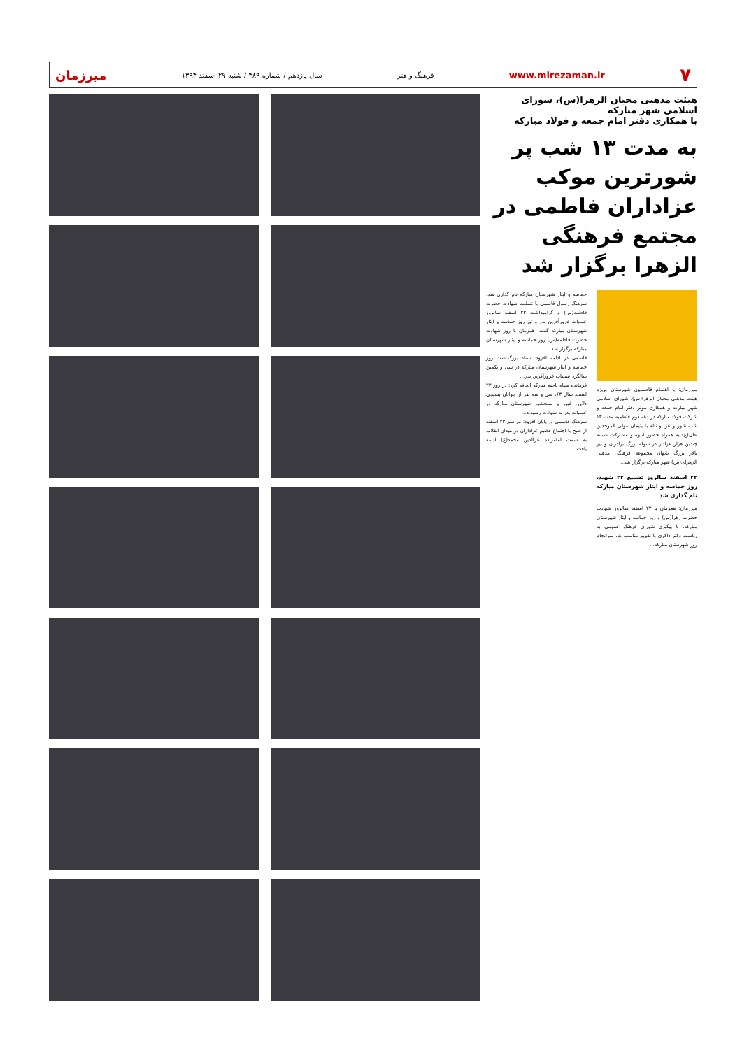۷ www.mirezaman.ir فرهنگ و هنر سال یازدهم / شماره ۴۸۹ / شنبه ۲۹ اسفند ۱۳۹۴ میرزمان
هیئت مذهبی محبان الزهرا(س)، شورای اسلامی شهر مبارکه
با همکاری دفتر امام جمعه و فولاد مبارکه
به مدت ۱۳ شب پر شورترین موکب عزاداران فاطمی در مجتمع فرهنگی الزهرا برگزار شد
میرزمان: با اهتمام فاطمیون شهرستان بویژه هیئت مذهبی محبان الزهرا(س)، شورای اسلامی شهر مبارکه و همکاری موثر دفتر امام جمعه و شرکت فولاد مبارکه در دهه دوم فاطمیه مدت ۱۳ شب شور و عزا و ناله با یتیمان مولی الموحدین علی(ع) به همراه حضور انبوه و مشارکت شبانه چندین هزار عزادار در سوله بزرگ برادران و نیز تالار بزرگ بانوان مجموعه فرهنگی مذهبی الزهرای(س) شهر مبارکه برگزار شد...
۲۳ اسفند سالروز تشییع ۳۲ شهید، روز حماسه و ایثار شهرستان مبارکه نام گذاری شد
میرزمان: همزمان با ۲۳ اسفند سالروز شهادت حضرت زهرا(س) و روز حماسه و ایثار شهرستان مبارکه، با پیگیری شورای فرهنگ عمومی به ریاست دکتر ذاکری با تقویم مناسب ها، سرانجام روز شهرستان مبارکه...
حماسه و ایثار شهرستان مبارکه نام گذاری شد. سرهنگ رسول قاسمی با تسلیت شهادت حضرت فاطمه(س) و گرامیداشت ۲۳ اسفند سالروز عملیات غرورآفرین بدر و نیز روز حماسه و ایثار شهرستان مبارکه گفت: همزمان با روز شهادت حضرت فاطمه(س) روز حماسه و ایثار شهرستان مبارکه برگزار شد...
قاسمی در ادامه افزود: ستاد بزرگداشت روز حماسه و ایثار شهرستان مبارکه در سی و یکمین سالگرد عملیات غرورآفرین بدر...
فرمانده سپاه ناحیه مبارکه اضافه کرد: در روز ۲۳ اسفند سال ۶۳، سی و سه نفر از جوانان بسیجی دلاور، غیور و سلحشور شهرستان مبارکه در عملیات بدر به شهادت رسیدند...
سرهنگ قاسمی در پایان افزود: مراسم ۲۳ اسفند از صبح با اجتماع عظیم عزاداران در میدان انقلاب به سمت امامزاده عزالدین محمد(ع) ادامه یافت...